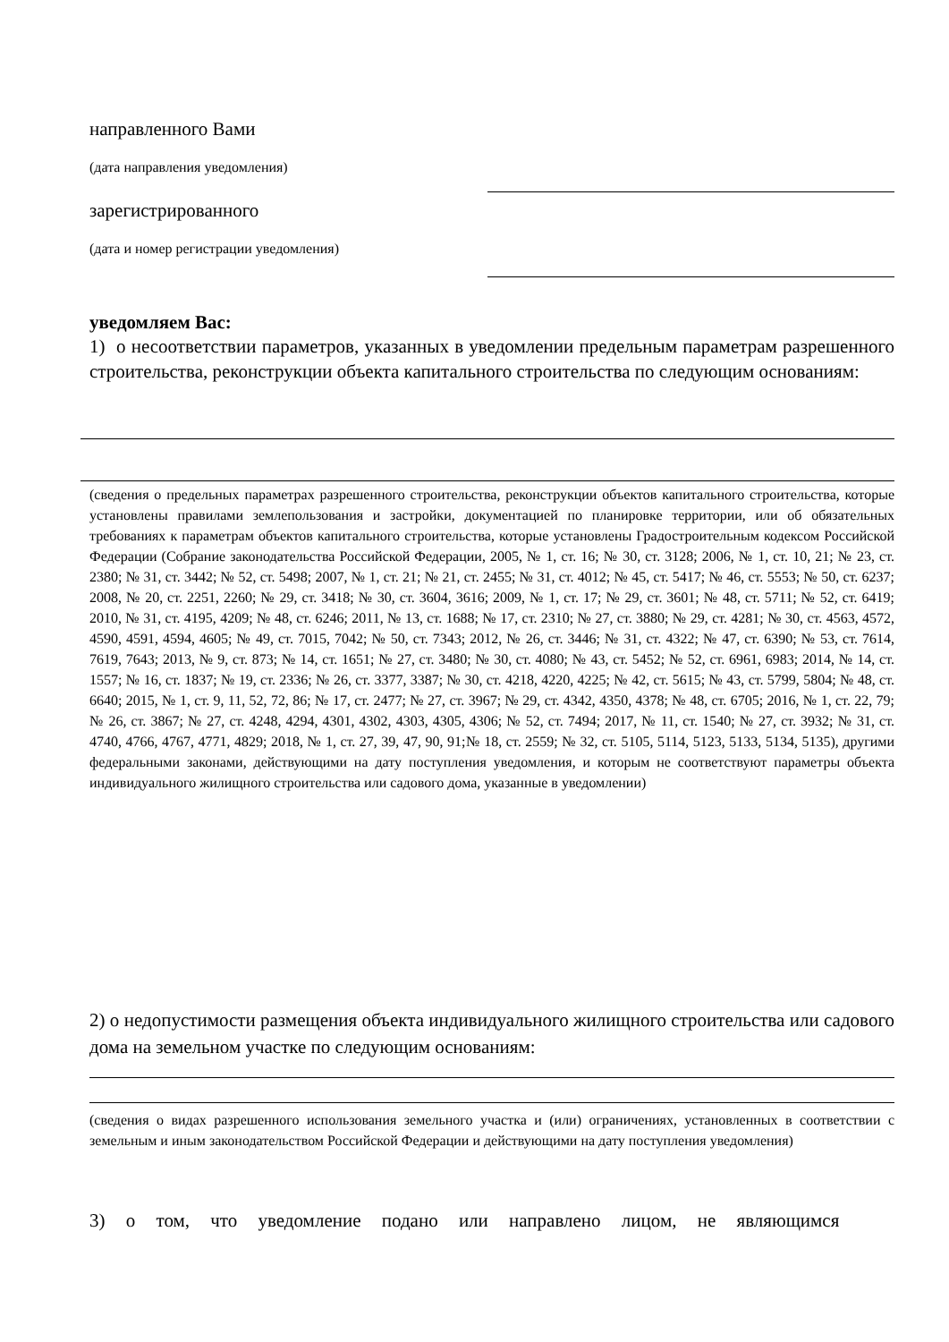направленного Вами
(дата направления уведомления)
зарегистрированного
(дата и номер регистрации уведомления)
уведомляем Вас:
1) о несоответствии параметров, указанных в уведомлении предельным параметрам разрешенного строительства, реконструкции объекта капитального строительства по следующим основаниям:
(сведения о предельных параметрах разрешенного строительства, реконструкции объектов капитального строительства, которые установлены правилами землепользования и застройки, документацией по планировке территории, или об обязательных требованиях к параметрам объектов капитального строительства, которые установлены Градостроительным кодексом Российской Федерации (Собрание законодательства Российской Федерации, 2005, № 1, ст. 16; № 30, ст. 3128; 2006, № 1, ст. 10, 21; № 23, ст. 2380; № 31, ст. 3442; № 52, ст. 5498; 2007, № 1, ст. 21; № 21, ст. 2455; № 31, ст. 4012; № 45, ст. 5417; № 46, ст. 5553; № 50, ст. 6237; 2008, № 20, ст. 2251, 2260; № 29, ст. 3418; № 30, ст. 3604, 3616; 2009, № 1, ст. 17; № 29, ст. 3601; № 48, ст. 5711; № 52, ст. 6419; 2010, № 31, ст. 4195, 4209; № 48, ст. 6246; 2011, № 13, ст. 1688; № 17, ст. 2310; № 27, ст. 3880; № 29, ст. 4281; № 30, ст. 4563, 4572, 4590, 4591, 4594, 4605; № 49, ст. 7015, 7042; № 50, ст. 7343; 2012, № 26, ст. 3446; № 31, ст. 4322; № 47, ст. 6390; № 53, ст. 7614, 7619, 7643; 2013, № 9, ст. 873; № 14, ст. 1651; № 27, ст. 3480; № 30, ст. 4080; № 43, ст. 5452; № 52, ст. 6961, 6983; 2014, № 14, ст. 1557; № 16, ст. 1837; № 19, ст. 2336; № 26, ст. 3377, 3387; № 30, ст. 4218, 4220, 4225; № 42, ст. 5615; № 43, ст. 5799, 5804; № 48, ст. 6640; 2015, № 1, ст. 9, 11, 52, 72, 86; № 17, ст. 2477; № 27, ст. 3967; № 29, ст. 4342, 4350, 4378; № 48, ст. 6705; 2016, № 1, ст. 22, 79; № 26, ст. 3867; № 27, ст. 4248, 4294, 4301, 4302, 4303, 4305, 4306; № 52, ст. 7494; 2017, № 11, ст. 1540; № 27, ст. 3932; № 31, ст. 4740, 4766, 4767, 4771, 4829; 2018, № 1, ст. 27, 39, 47, 90, 91;№ 18, ст. 2559; № 32, ст. 5105, 5114, 5123, 5133, 5134, 5135), другими федеральными законами, действующими на дату поступления уведомления, и которым не соответствуют параметры объекта индивидуального жилищного строительства или садового дома, указанные в уведомлении)
2) о недопустимости размещения объекта индивидуального жилищного строительства или садового дома на земельном участке по следующим основаниям:
(сведения о видах разрешенного использования земельного участка и (или) ограничениях, установленных в соответствии с земельным и иным законодательством Российской Федерации и действующими на дату поступления уведомления)
3) о том, что уведомление подано или направлено лицом, не являющимся